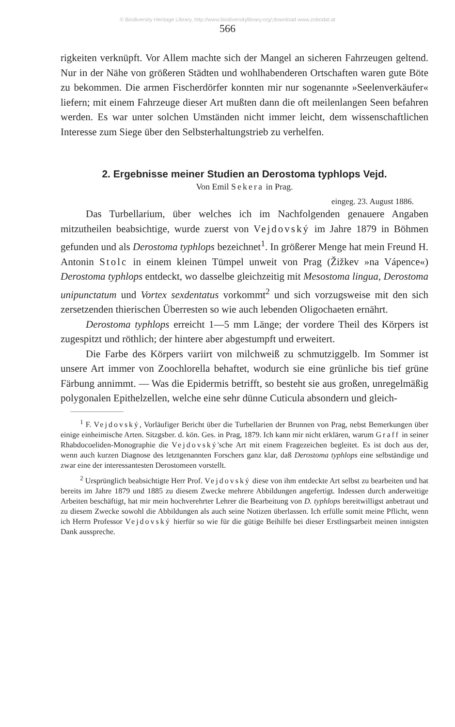© Biodiversity Heritage Library, http://www.biodiversitylibrary.org/;download www.zobodat.at
566
rigkeiten verknüpft. Vor Allem machte sich der Mangel an sicheren Fahrzeugen geltend. Nur in der Nähe von größeren Städten und wohlhabenderen Ortschaften waren gute Böte zu bekommen. Die armen Fischerdörfer konnten mir nur sogenannte »Seelenverkäufer« liefern; mit einem Fahrzeuge dieser Art mußten dann die oft meilenlangen Seen befahren werden. Es war unter solchen Umständen nicht immer leicht, dem wissenschaftlichen Interesse zum Siege über den Selbsterhaltungstrieb zu verhelfen.
2. Ergebnisse meiner Studien an Derostoma typhlops Vejd.
Von Emil Sekera in Prag.
eingeg. 23. August 1886.
Das Turbellarium, über welches ich im Nachfolgenden genauere Angaben mitzutheilen beabsichtige, wurde zuerst von Vejdovský im Jahre 1879 in Böhmen gefunden und als Derostoma typhlops bezeichnet<sup>1</sup>. In größerer Menge hat mein Freund H. Antonin Stolc in einem kleinen Tümpel unweit von Prag (Žižkev »na Vápence«) Derostoma typhlops entdeckt, wo dasselbe gleichzeitig mit Mesostoma lingua, Derostoma unipunctatum und Vortex sexdentatus vorkommt<sup>2</sup> und sich vorzugsweise mit den sich zersetzenden thierischen Überresten so wie auch lebenden Oligochaeten ernährt.
Derostoma typhlops erreicht 1—5 mm Länge; der vordere Theil des Körpers ist zugespitzt und röthlich; der hintere aber abgestumpft und erweitert.
Die Farbe des Körpers variirt von milchweiß zu schmutziggelb. Im Sommer ist unsere Art immer von Zoochlorella behaftet, wodurch sie eine grünliche bis tief grüne Färbung annimmt. — Was die Epidermis betrifft, so besteht sie aus großen, unregelmäßig polygonalen Epithelzellen, welche eine sehr dünne Cuticula absondern und gleich-
<sup>1</sup> F. Vejdovský, Vorläufiger Bericht über die Turbellarien der Brunnen von Prag, nebst Bemerkungen über einige einheimische Arten. Sitzgsber. d. kön. Ges. in Prag, 1879. Ich kann mir nicht erklären, warum Graff in seiner Rhabdocoeliden-Monographie die Vejdovský'sche Art mit einem Fragezeichen begleitet. Es ist doch aus der, wenn auch kurzen Diagnose des letztgenannten Forschers ganz klar, daß Derostoma typhlops eine selbständige und zwar eine der interessantesten Derostomeen vorstellt.
<sup>2</sup> Ursprünglich beabsichtigte Herr Prof. Vejdovský diese von ihm entdeckte Art selbst zu bearbeiten und hat bereits im Jahre 1879 und 1885 zu diesem Zwecke mehrere Abbildungen angefertigt. Indessen durch anderweitige Arbeiten beschäftigt, hat mir mein hochverehrter Lehrer die Bearbeitung von D. typhlops bereitwilligst anbetraut und zu diesem Zwecke sowohl die Abbildungen als auch seine Notizen überlassen. Ich erfülle somit meine Pflicht, wenn ich Herrn Professor Vejdovský hierfür so wie für die gütige Beihilfe bei dieser Erstlingsarbeit meinen innigsten Dank ausspreche.